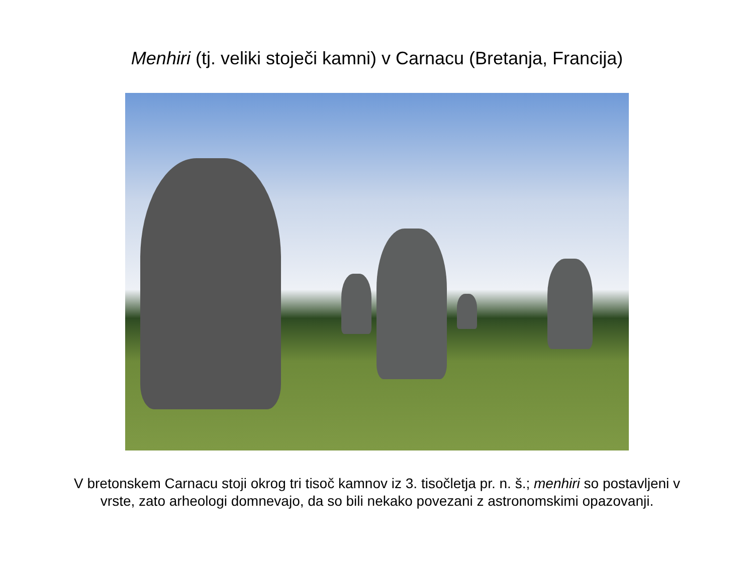Menhiri (tj. veliki stoječi kamni) v Carnacu (Bretanja, Francija)
V bretonskem Carnacu stoji okrog tri tisoč kamnov iz 3. tisočletja pr. n. š.; menhiri so postavljeni v vrste, zato arheologi domnevajo, da so bili nekako povezani z astronomskimi opazovanji.